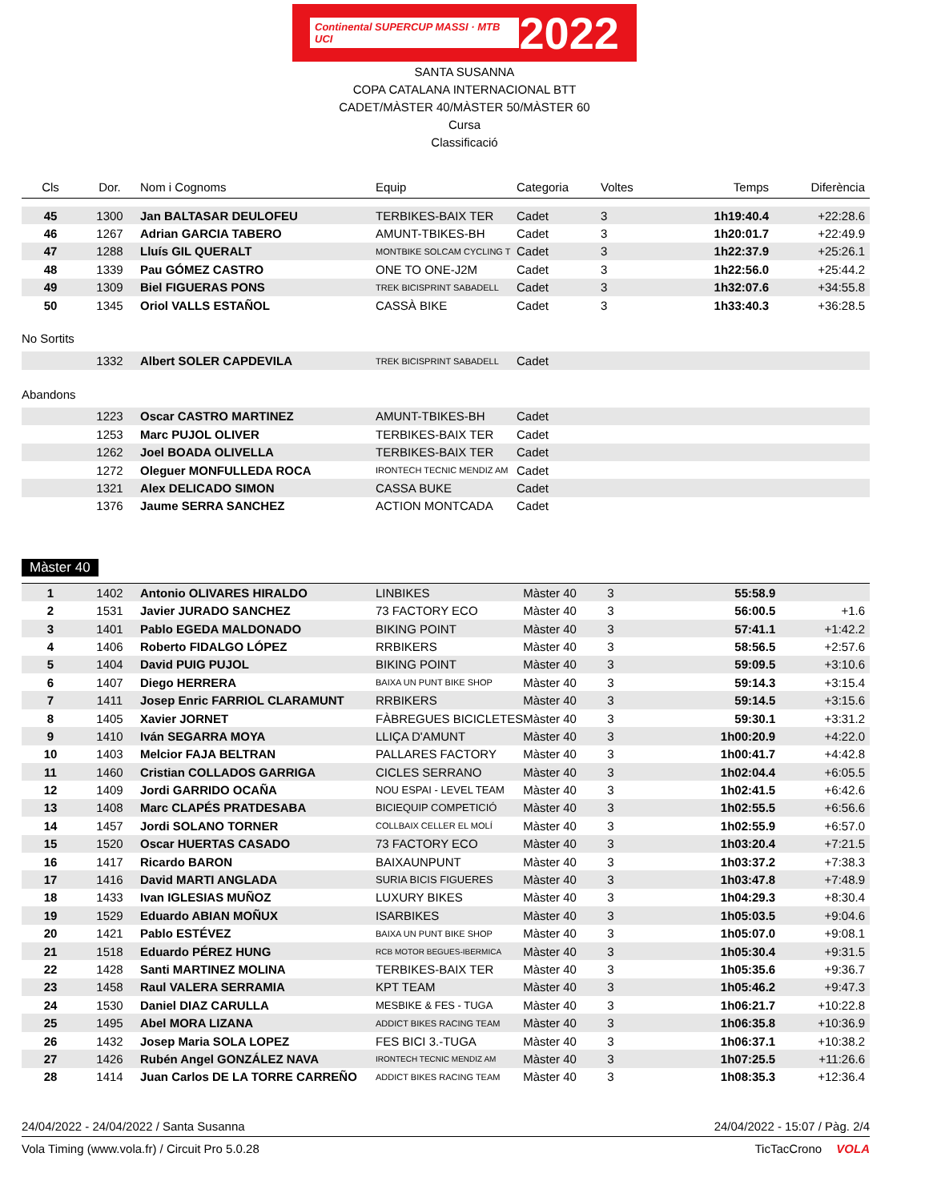Continental SUPERCUP MASSI · MTB UCI 2022
SANTA SUSANNA
COPA CATALANA INTERNACIONAL BTT
CADET/MÀSTER 40/MÀSTER 50/MÀSTER 60
Cursa
Classificació
| Cls | Dor. | Nom i Cognoms | Equip | Categoria | Voltes | Temps | Diferència |
| --- | --- | --- | --- | --- | --- | --- | --- |
| 45 | 1300 | Jan BALTASAR DEULOFEU | TERBIKES-BAIX TER | Cadet | 3 | 1h19:40.4 | +22:28.6 |
| 46 | 1267 | Adrian GARCIA TABERO | AMUNT-TBIKES-BH | Cadet | 3 | 1h20:01.7 | +22:49.9 |
| 47 | 1288 | Lluís GIL QUERALT | MONTBIKE SOLCAM CYCLING T | Cadet | 3 | 1h22:37.9 | +25:26.1 |
| 48 | 1339 | Pau GÓMEZ CASTRO | ONE TO ONE-J2M | Cadet | 3 | 1h22:56.0 | +25:44.2 |
| 49 | 1309 | Biel FIGUERAS PONS | TREK BICISPRINT SABADELL | Cadet | 3 | 1h32:07.6 | +34:55.8 |
| 50 | 1345 | Oriol VALLS ESTAÑOL | CASSÀ BIKE | Cadet | 3 | 1h33:40.3 | +36:28.5 |
No Sortits
| | 1332 | Albert SOLER CAPDEVILA | TREK BICISPRINT SABADELL | Cadet |
Abandons
| | 1223 | Oscar CASTRO MARTINEZ | AMUNT-TBIKES-BH | Cadet |
| | 1253 | Marc PUJOL OLIVER | TERBIKES-BAIX TER | Cadet |
| | 1262 | Joel BOADA OLIVELLA | TERBIKES-BAIX TER | Cadet |
| | 1272 | Oleguer MONFULLEDA ROCA | IRONTECH TECNIC MENDIZ AM | Cadet |
| | 1321 | Alex DELICADO SIMON | CASSA BUKE | Cadet |
| | 1376 | Jaume SERRA SANCHEZ | ACTION MONTCADA | Cadet |
Màster 40
| 1 | 1402 | Antonio OLIVARES HIRALDO | LINBIKES | Màster 40 | 3 | 55:58.9 | |
| 2 | 1531 | Javier JURADO SANCHEZ | 73 FACTORY ECO | Màster 40 | 3 | 56:00.5 | +1.6 |
| 3 | 1401 | Pablo EGEDA MALDONADO | BIKING POINT | Màster 40 | 3 | 57:41.1 | +1:42.2 |
| 4 | 1406 | Roberto FIDALGO LÓPEZ | RRBIKERS | Màster 40 | 3 | 58:56.5 | +2:57.6 |
| 5 | 1404 | David PUIG PUJOL | BIKING POINT | Màster 40 | 3 | 59:09.5 | +3:10.6 |
| 6 | 1407 | Diego HERRERA | BAIXA UN PUNT BIKE SHOP | Màster 40 | 3 | 59:14.3 | +3:15.4 |
| 7 | 1411 | Josep Enric FARRIOL CLARAMUNT | RRBIKERS | Màster 40 | 3 | 59:14.5 | +3:15.6 |
| 8 | 1405 | Xavier JORNET | FÀBREGUES BICICLETES | Màster 40 | 3 | 59:30.1 | +3:31.2 |
| 9 | 1410 | Iván SEGARRA MOYA | LLIÇA D'AMUNT | Màster 40 | 3 | 1h00:20.9 | +4:22.0 |
| 10 | 1403 | Melcior FAJA BELTRAN | PALLARES FACTORY | Màster 40 | 3 | 1h00:41.7 | +4:42.8 |
| 11 | 1460 | Cristian COLLADOS GARRIGA | CICLES SERRANO | Màster 40 | 3 | 1h02:04.4 | +6:05.5 |
| 12 | 1409 | Jordi GARRIDO OCAÑA | NOU ESPAI - LEVEL TEAM | Màster 40 | 3 | 1h02:41.5 | +6:42.6 |
| 13 | 1408 | Marc CLAPÉS PRATDESABA | BICIEQUIP COMPETICIÓ | Màster 40 | 3 | 1h02:55.5 | +6:56.6 |
| 14 | 1457 | Jordi SOLANO TORNER | COLLBAIX CELLER EL MOLÍ | Màster 40 | 3 | 1h02:55.9 | +6:57.0 |
| 15 | 1520 | Oscar HUERTAS CASADO | 73 FACTORY ECO | Màster 40 | 3 | 1h03:20.4 | +7:21.5 |
| 16 | 1417 | Ricardo BARON | BAIXAUNPUNT | Màster 40 | 3 | 1h03:37.2 | +7:38.3 |
| 17 | 1416 | David MARTI ANGLADA | SURIA BICIS FIGUERES | Màster 40 | 3 | 1h03:47.8 | +7:48.9 |
| 18 | 1433 | Ivan IGLESIAS MUÑOZ | LUXURY BIKES | Màster 40 | 3 | 1h04:29.3 | +8:30.4 |
| 19 | 1529 | Eduardo ABIAN MOÑUX | ISARBIKES | Màster 40 | 3 | 1h05:03.5 | +9:04.6 |
| 20 | 1421 | Pablo ESTÉVEZ | BAIXA UN PUNT BIKE SHOP | Màster 40 | 3 | 1h05:07.0 | +9:08.1 |
| 21 | 1518 | Eduardo PÉREZ HUNG | RCB MOTOR BEGUES-IBERMICA | Màster 40 | 3 | 1h05:30.4 | +9:31.5 |
| 22 | 1428 | Santi MARTINEZ MOLINA | TERBIKES-BAIX TER | Màster 40 | 3 | 1h05:35.6 | +9:36.7 |
| 23 | 1458 | Raul VALERA SERRAMIA | KPT TEAM | Màster 40 | 3 | 1h05:46.2 | +9:47.3 |
| 24 | 1530 | Daniel DIAZ CARULLA | MESBIKE & FES - TUGA | Màster 40 | 3 | 1h06:21.7 | +10:22.8 |
| 25 | 1495 | Abel MORA LIZANA | ADDICT BIKES RACING TEAM | Màster 40 | 3 | 1h06:35.8 | +10:36.9 |
| 26 | 1432 | Josep Maria SOLA LOPEZ | FES BICI 3.-TUGA | Màster 40 | 3 | 1h06:37.1 | +10:38.2 |
| 27 | 1426 | Rubén Angel GONZÁLEZ NAVA | IRONTECH TECNIC MENDIZ AM | Màster 40 | 3 | 1h07:25.5 | +11:26.6 |
| 28 | 1414 | Juan Carlos DE LA TORRE CARREÑO | ADDICT BIKES RACING TEAM | Màster 40 | 3 | 1h08:35.3 | +12:36.4 |
24/04/2022 - 24/04/2022 / Santa Susanna 24/04/2022 - 15:07 / Pàg. 2/4
Vola Timing (www.vola.fr) / Circuit Pro 5.0.28 TicTacCrono VOLA